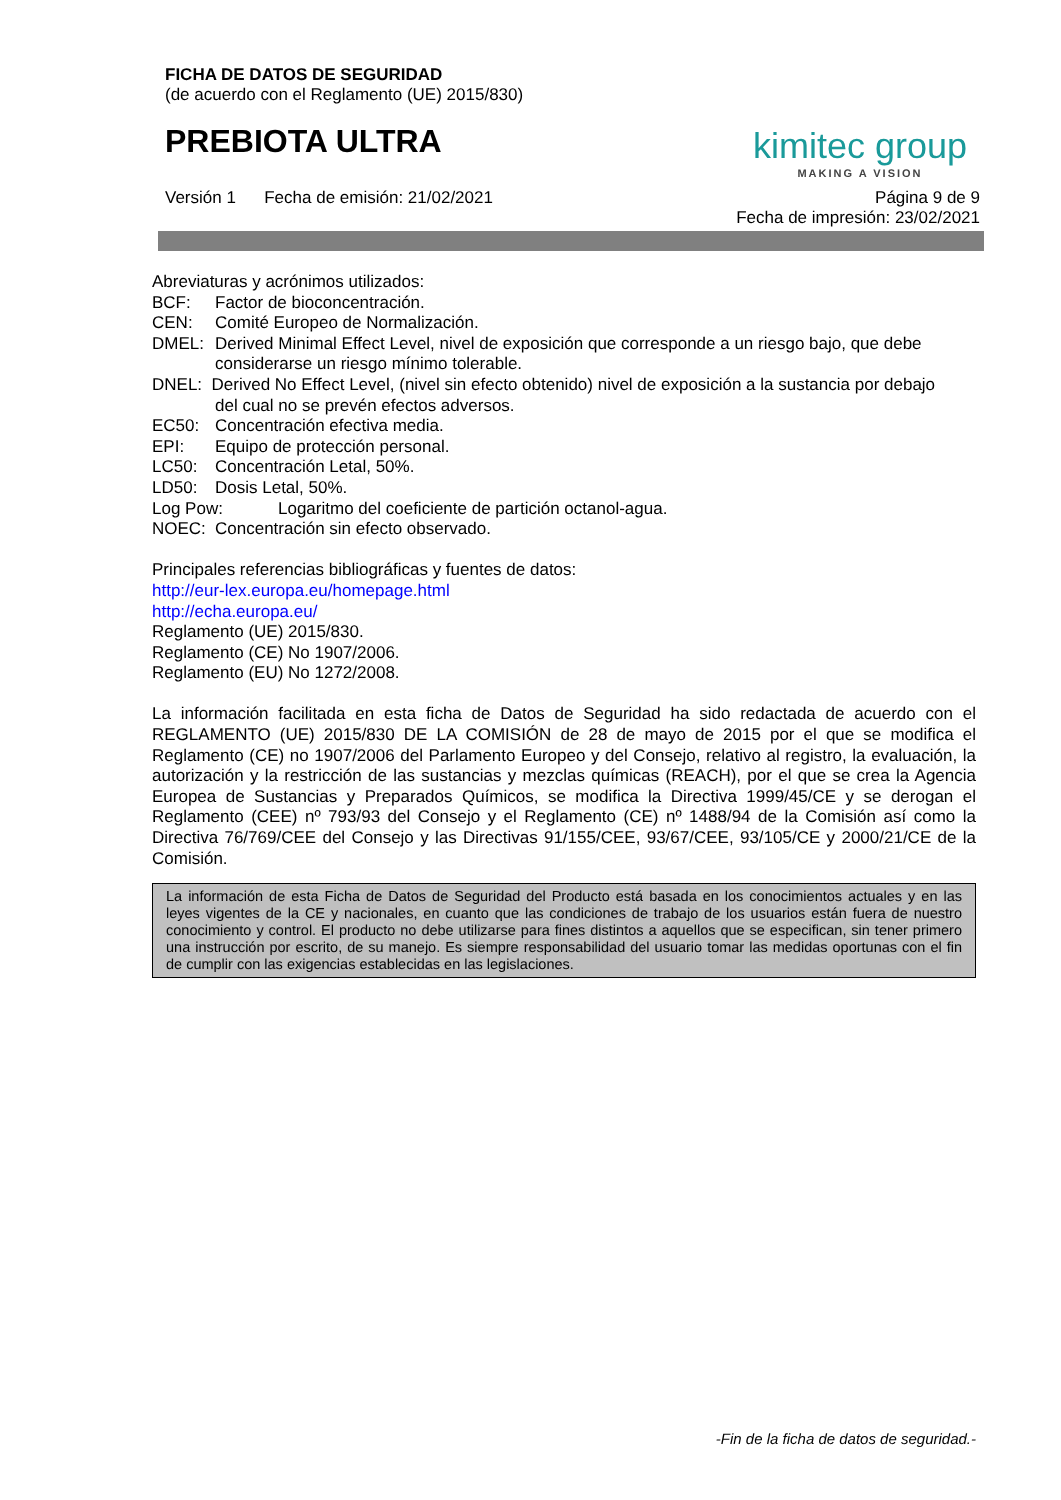FICHA DE DATOS DE SEGURIDAD
(de acuerdo con el Reglamento (UE) 2015/830)
PREBIOTA ULTRA
kimitec group
MAKING A VISION
Versión 1 Fecha de emisión: 21/02/2021 Página 9 de 9
Fecha de impresión: 23/02/2021
Abreviaturas y acrónimos utilizados:
BCF: Factor de bioconcentración.
CEN: Comité Europeo de Normalización.
DMEL: Derived Minimal Effect Level, nivel de exposición que corresponde a un riesgo bajo, que debe considerarse un riesgo mínimo tolerable.
DNEL: Derived No Effect Level, (nivel sin efecto obtenido) nivel de exposición a la sustancia por debajo
del cual no se prevén efectos adversos.
EC50: Concentración efectiva media.
EPI: Equipo de protección personal.
LC50: Concentración Letal, 50%.
LD50: Dosis Letal, 50%.
Log Pow: Logaritmo del coeficiente de partición octanol-agua.
NOEC: Concentración sin efecto observado.
Principales referencias bibliográficas y fuentes de datos:
http://eur-lex.europa.eu/homepage.html
http://echa.europa.eu/
Reglamento (UE) 2015/830.
Reglamento (CE) No 1907/2006.
Reglamento (EU) No 1272/2008.
La información facilitada en esta ficha de Datos de Seguridad ha sido redactada de acuerdo con el REGLAMENTO (UE) 2015/830 DE LA COMISIÓN de 28 de mayo de 2015 por el que se modifica el Reglamento (CE) no 1907/2006 del Parlamento Europeo y del Consejo, relativo al registro, la evaluación, la autorización y la restricción de las sustancias y mezclas químicas (REACH), por el que se crea la Agencia Europea de Sustancias y Preparados Químicos, se modifica la Directiva 1999/45/CE y se derogan el Reglamento (CEE) nº 793/93 del Consejo y el Reglamento (CE) nº 1488/94 de la Comisión así como la Directiva 76/769/CEE del Consejo y las Directivas 91/155/CEE, 93/67/CEE, 93/105/CE y 2000/21/CE de la Comisión.
La información de esta Ficha de Datos de Seguridad del Producto está basada en los conocimientos actuales y en las leyes vigentes de la CE y nacionales, en cuanto que las condiciones de trabajo de los usuarios están fuera de nuestro conocimiento y control. El producto no debe utilizarse para fines distintos a aquellos que se especifican, sin tener primero una instrucción por escrito, de su manejo. Es siempre responsabilidad del usuario tomar las medidas oportunas con el fin de cumplir con las exigencias establecidas en las legislaciones.
-Fin de la ficha de datos de seguridad.-